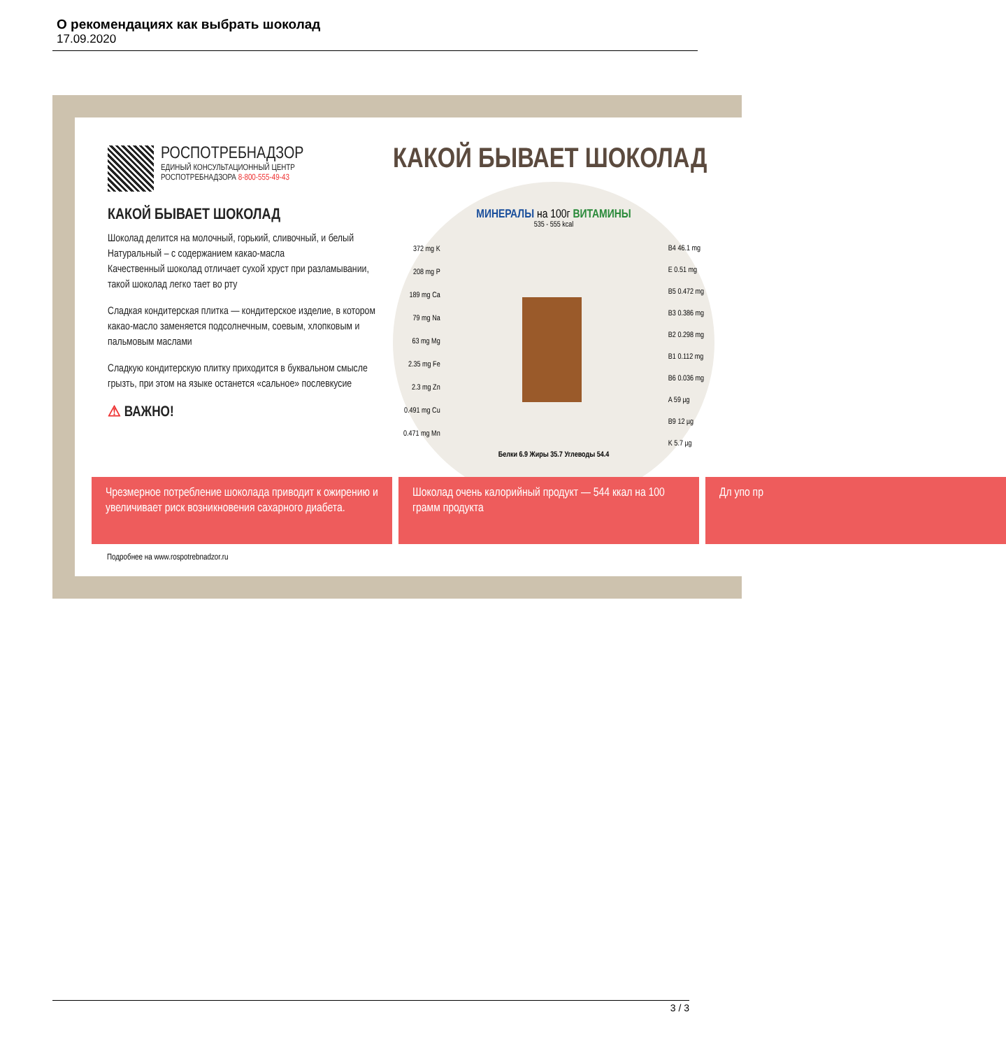О рекомендациях как выбрать шоколад
17.09.2020
РОСПОТРЕБНАДЗОР
ЕДИНЫЙ КОНСУЛЬТАЦИОННЫЙ ЦЕНТР
РОСПОТРЕБНАДЗОРА 8-800-555-49-43
КАКОЙ БЫВАЕТ ШОКОЛАД
Шоколад делится на молочный, горький, сливочный, и белый
Натуральный – с содержанием какао-масла
Качественный шоколад отличает сухой хруст при разламывании, такой шоколад легко тает во рту
Сладкая кондитерская плитка — кондитерское изделие, в котором какао-масло заменяется подсолнечным, соевым, хлопковым и пальмовым маслами
Сладкую кондитерскую плитку приходится в буквальном смысле грызть, при этом на языке останется «сальное» послевкусие
⚠ ВАЖНО!
КАКОЙ БЫВАЕТ ШОКОЛАД
МИНЕРАЛЫ на 100г ВИТАМИНЫ
535 - 555 kcal
372 mg K
208 mg P
189 mg Ca
79 mg Na
63 mg Mg
2.35 mg Fe
2.3 mg Zn
0.491 mg Cu
0.471 mg Mn
B4 46.1 mg
E 0.51 mg
B5 0.472 mg
B3 0.386 mg
B2 0.298 mg
B1 0.112 mg
B6 0.036 mg
A 59 µg
B9 12 µg
K 5.7 µg
Белки 6.9 Жиры 35.7 Углеводы 54.4
Чрезмерное потребление шоколада приводит к ожирению и увеличивает риск возникновения сахарного диабета.
Шоколад очень калорийный продукт — 544 ккал на 100 грамм продукта
Дл упо пр
Подробнее на www.rospotrebnadzor.ru
3 / 3